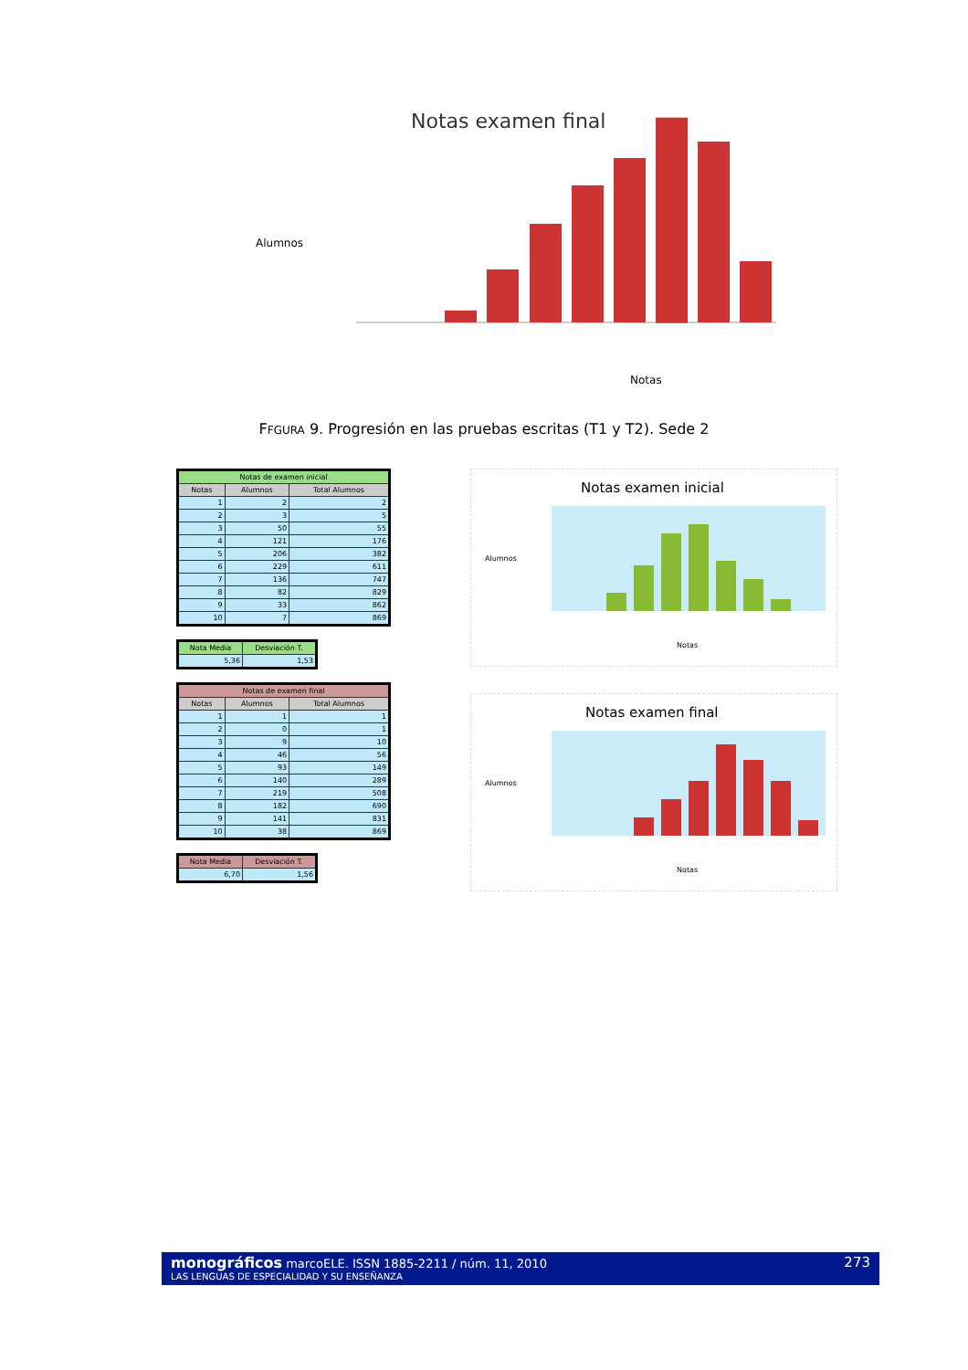Notas examen final
Alumnos
Notas
FFGURA 9. Progresión en las pruebas escritas (T1 y T2). Sede 2
| Notas de examen inicial | | |
| --- | --- | --- |
| Notas | Alumnos | Total Alumnos |
| 1 | 2 | 2 |
| 2 | 3 | 5 |
| 3 | 50 | 55 |
| 4 | 121 | 176 |
| 5 | 206 | 382 |
| 6 | 229 | 611 |
| 7 | 136 | 747 |
| 8 | 82 | 829 |
| 9 | 33 | 862 |
| 10 | 7 | 869 |
| Nota Media | Desviación T. |
| --- | --- |
| 5,36 | 1,53 |
| Notas de examen final | | |
| --- | --- | --- |
| Notas | Alumnos | Total Alumnos |
| 1 | 1 | 1 |
| 2 | 0 | 1 |
| 3 | 9 | 10 |
| 4 | 46 | 56 |
| 5 | 93 | 149 |
| 6 | 140 | 289 |
| 7 | 219 | 508 |
| 8 | 182 | 690 |
| 9 | 141 | 831 |
| 10 | 38 | 869 |
| Nota Media | Desviación T. |
| --- | --- |
| 6,70 | 1,56 |
Notas examen inicial
Alumnos
Notas
Notas examen final
Alumnos
Notas
monográficos marcoELE. ISSN 1885-2211 / núm. 11, 2010 273
LAS LENGUAS DE ESPECIALIDAD Y SU ENSEÑANZA